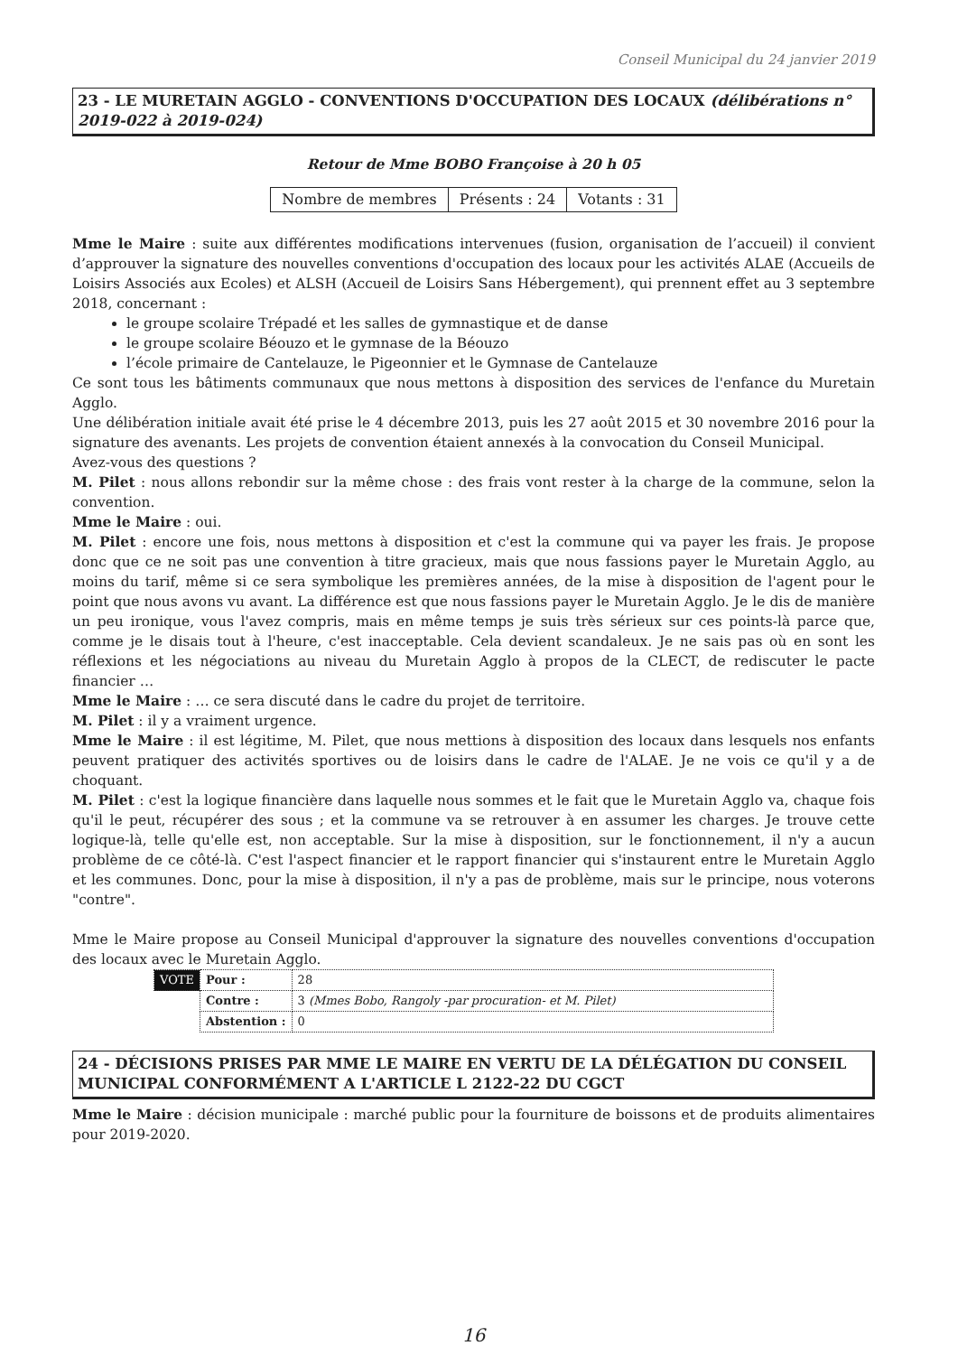Conseil Municipal du 24 janvier 2019
23 - LE MURETAIN AGGLO - CONVENTIONS D'OCCUPATION DES LOCAUX (délibérations n° 2019-022 à 2019-024)
Retour de Mme BOBO Françoise à 20 h 05
| Nombre de membres | Présents : 24 | Votants : 31 |
Mme le Maire : suite aux différentes modifications intervenues (fusion, organisation de l’accueil) il convient d’approuver la signature des nouvelles conventions d'occupation des locaux pour les activités ALAE (Accueils de Loisirs Associés aux Ecoles) et ALSH (Accueil de Loisirs Sans Hébergement), qui prennent effet au 3 septembre 2018, concernant :
le groupe scolaire Trépadé et les salles de gymnastique et de danse
le groupe scolaire Béouzo et le gymnase de la Béouzo
l’école primaire de Cantelauze, le Pigeonnier et le Gymnase de Cantelauze
Ce sont tous les bâtiments communaux que nous mettons à disposition des services de l'enfance du Muretain Agglo.
Une délibération initiale avait été prise le 4 décembre 2013, puis les 27 août 2015 et 30 novembre 2016 pour la signature des avenants. Les projets de convention étaient annexés à la convocation du Conseil Municipal.
Avez-vous des questions ?
M. Pilet : nous allons rebondir sur la même chose : des frais vont rester à la charge de la commune, selon la convention.
Mme le Maire : oui.
M. Pilet : encore une fois, nous mettons à disposition et c'est la commune qui va payer les frais. Je propose donc que ce ne soit pas une convention à titre gracieux, mais que nous fassions payer le Muretain Agglo, au moins du tarif, même si ce sera symbolique les premières années, de la mise à disposition de l'agent pour le point que nous avons vu avant. La différence est que nous fassions payer le Muretain Agglo. Je le dis de manière un peu ironique, vous l'avez compris, mais en même temps je suis très sérieux sur ces points-là parce que, comme je le disais tout à l'heure, c'est inacceptable. Cela devient scandaleux. Je ne sais pas où en sont les réflexions et les négociations au niveau du Muretain Agglo à propos de la CLECT, de rediscuter le pacte financier …
Mme le Maire : … ce sera discuté dans le cadre du projet de territoire.
M. Pilet : il y a vraiment urgence.
Mme le Maire : il est légitime, M. Pilet, que nous mettions à disposition des locaux dans lesquels nos enfants peuvent pratiquer des activités sportives ou de loisirs dans le cadre de l'ALAE. Je ne vois ce qu'il y a de choquant.
M. Pilet : c'est la logique financière dans laquelle nous sommes et le fait que le Muretain Agglo va, chaque fois qu'il le peut, récupérer des sous ; et la commune va se retrouver à en assumer les charges. Je trouve cette logique-là, telle qu'elle est, non acceptable. Sur la mise à disposition, sur le fonctionnement, il n'y a aucun problème de ce côté-là. C'est l'aspect financier et le rapport financier qui s'instaurent entre le Muretain Agglo et les communes. Donc, pour la mise à disposition, il n'y a pas de problème, mais sur le principe, nous voterons "contre".
Mme le Maire propose au Conseil Municipal d'approuver la signature des nouvelles conventions d'occupation des locaux avec le Muretain Agglo.
| VOTE | Pour : | 28 |
| | Contre : | 3 (Mmes Bobo, Rangoly -par procuration- et M. Pilet) |
| | Abstention : | 0 |
24 - DÉCISIONS PRISES PAR MME LE MAIRE EN VERTU DE LA DÉLÉGATION DU CONSEIL MUNICIPAL CONFORMÉMENT A L'ARTICLE L 2122-22 DU CGCT
Mme le Maire : décision municipale : marché public pour la fourniture de boissons et de produits alimentaires pour 2019-2020.
16